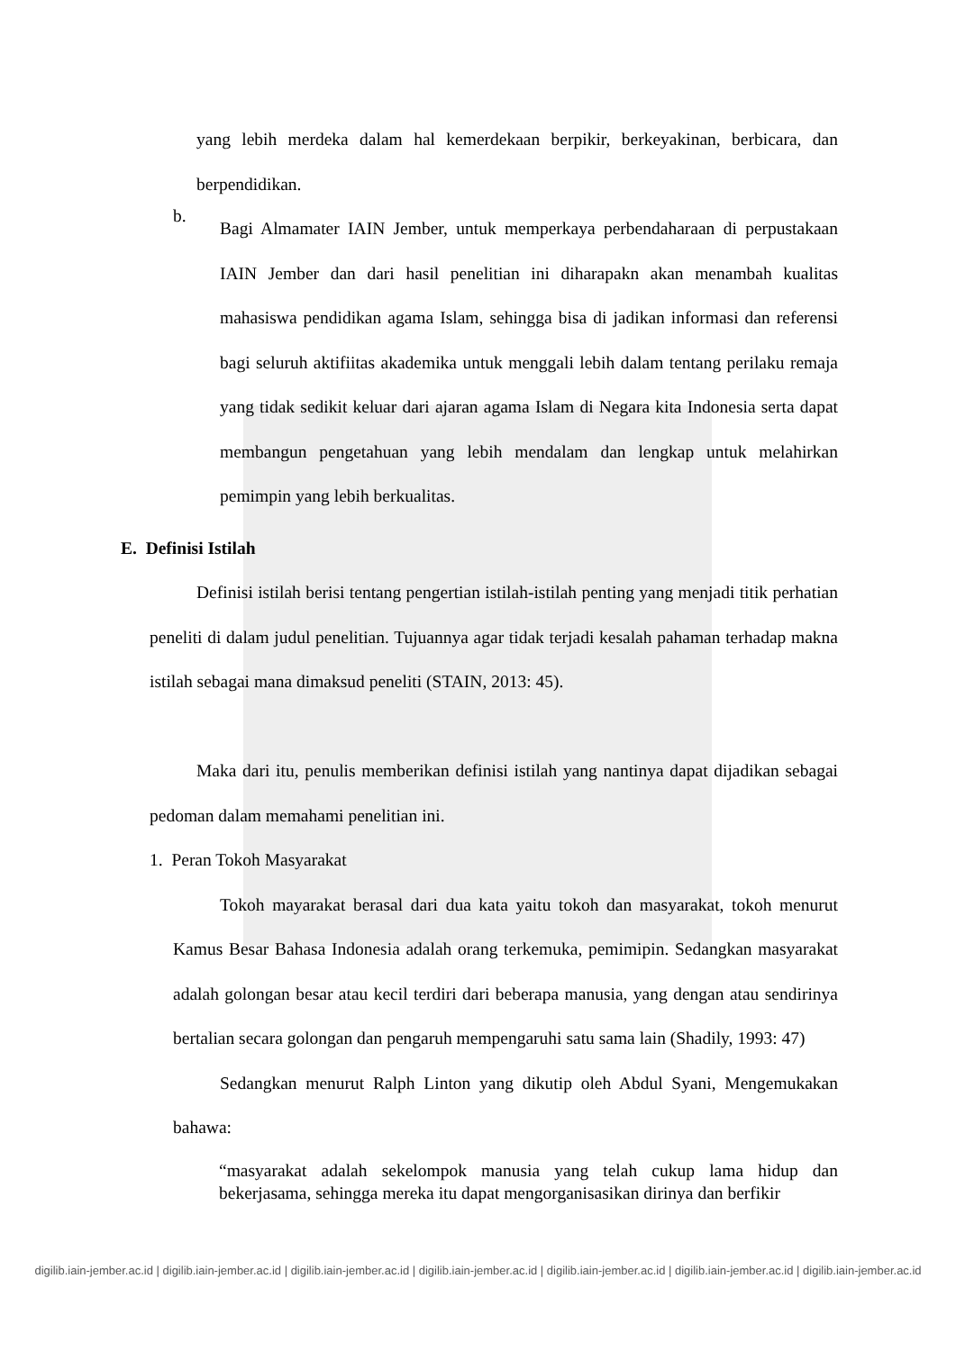yang lebih merdeka dalam hal kemerdekaan berpikir, berkeyakinan, berbicara, dan berpendidikan.
b.
Bagi Almamater IAIN Jember, untuk memperkaya perbendaharaan di perpustakaan IAIN Jember dan dari hasil penelitian ini diharapakn akan menambah kualitas mahasiswa pendidikan agama Islam, sehingga bisa di jadikan informasi dan referensi bagi seluruh aktifiitas akademika untuk menggali lebih dalam tentang perilaku remaja yang tidak sedikit keluar dari ajaran agama Islam di Negara kita Indonesia serta dapat membangun pengetahuan yang lebih mendalam dan lengkap untuk melahirkan pemimpin yang lebih berkualitas.
E. Definisi Istilah
Definisi istilah berisi tentang pengertian istilah-istilah penting yang menjadi titik perhatian peneliti di dalam judul penelitian. Tujuannya agar tidak terjadi kesalah pahaman terhadap makna istilah sebagai mana dimaksud peneliti (STAIN, 2013: 45).
Maka dari itu, penulis memberikan definisi istilah yang nantinya dapat dijadikan sebagai pedoman dalam memahami penelitian ini.
1. Peran Tokoh Masyarakat
Tokoh mayarakat berasal dari dua kata yaitu tokoh dan masyarakat, tokoh menurut Kamus Besar Bahasa Indonesia adalah orang terkemuka, pemimipin. Sedangkan masyarakat adalah golongan besar atau kecil terdiri dari beberapa manusia, yang dengan atau sendirinya bertalian secara golongan dan pengaruh mempengaruhi satu sama lain (Shadily, 1993: 47)
Sedangkan menurut Ralph Linton yang dikutip oleh Abdul Syani, Mengemukakan bahawa:
“masyarakat adalah sekelompok manusia yang telah cukup lama hidup dan bekerjasama, sehingga mereka itu dapat mengorganisasikan dirinya dan berfikir
digilib.iain-jember.ac.id | digilib.iain-jember.ac.id | digilib.iain-jember.ac.id | digilib.iain-jember.ac.id | digilib.iain-jember.ac.id | digilib.iain-jember.ac.id | digilib.iain-jember.ac.id